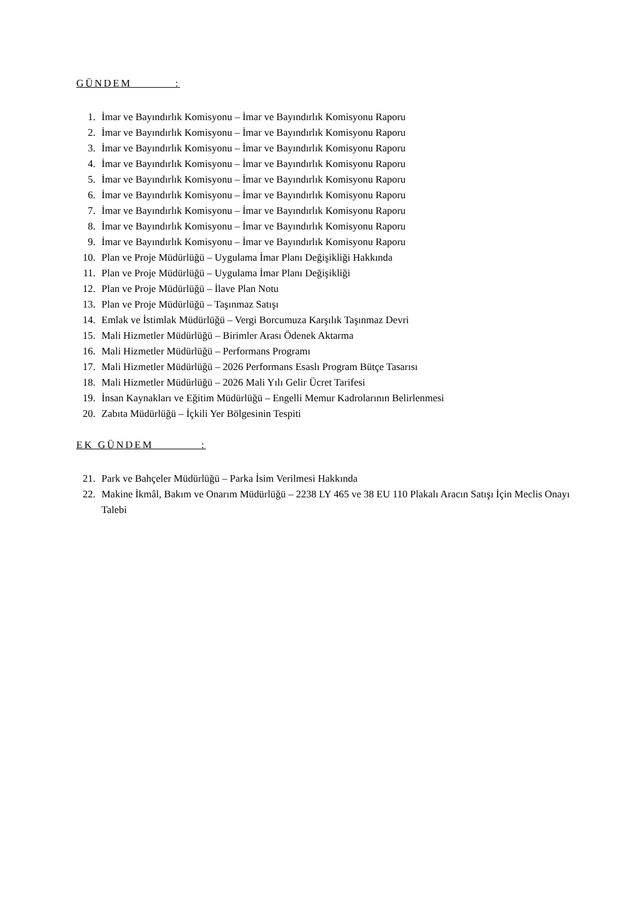GÜNDEM :
1. İmar ve Bayındırlık Komisyonu – İmar ve Bayındırlık Komisyonu Raporu
2. İmar ve Bayındırlık Komisyonu – İmar ve Bayındırlık Komisyonu Raporu
3. İmar ve Bayındırlık Komisyonu – İmar ve Bayındırlık Komisyonu Raporu
4. İmar ve Bayındırlık Komisyonu – İmar ve Bayındırlık Komisyonu Raporu
5. İmar ve Bayındırlık Komisyonu – İmar ve Bayındırlık Komisyonu Raporu
6. İmar ve Bayındırlık Komisyonu – İmar ve Bayındırlık Komisyonu Raporu
7. İmar ve Bayındırlık Komisyonu – İmar ve Bayındırlık Komisyonu Raporu
8. İmar ve Bayındırlık Komisyonu – İmar ve Bayındırlık Komisyonu Raporu
9. İmar ve Bayındırlık Komisyonu – İmar ve Bayındırlık Komisyonu Raporu
10. Plan ve Proje Müdürlüğü – Uygulama İmar Planı Değişikliği Hakkında
11. Plan ve Proje Müdürlüğü – Uygulama İmar Planı Değişikliği
12. Plan ve Proje Müdürlüğü – İlave Plan Notu
13. Plan ve Proje Müdürlüğü – Taşınmaz Satışı
14. Emlak ve İstimlak Müdürlüğü – Vergi Borcumuza Karşılık Taşınmaz Devri
15. Mali Hizmetler Müdürlüğü – Birimler Arası Ödenek Aktarma
16. Mali Hizmetler Müdürlüğü – Performans Programı
17. Mali Hizmetler Müdürlüğü – 2026 Performans Esaslı Program Bütçe Tasarısı
18. Mali Hizmetler Müdürlüğü – 2026 Mali Yılı Gelir Ücret Tarifesi
19. İnsan Kaynakları ve Eğitim Müdürlüğü – Engelli Memur Kadrolarının Belirlenmesi
20. Zabıta Müdürlüğü – İçkili Yer Bölgesinin Tespiti
EK GÜNDEM :
21. Park ve Bahçeler Müdürlüğü – Parka İsim Verilmesi Hakkında
22. Makine İkmâl, Bakım ve Onarım Müdürlüğü – 2238 LY 465 ve 38 EU 110 Plakalı Aracın Satışı İçin Meclis Onayı Talebi